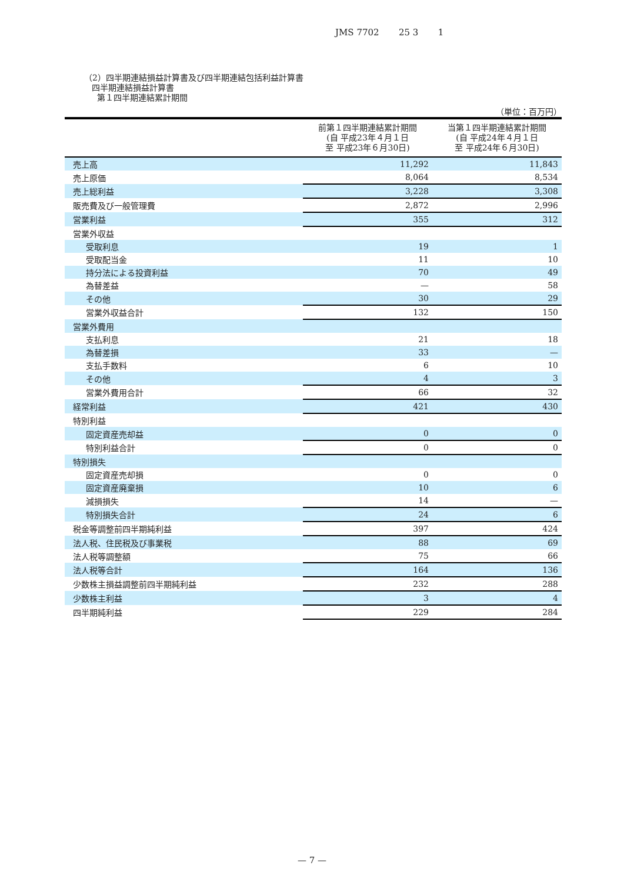JMS 7702 25 3 1
（2）四半期連結損益計算書及び四半期連結包括利益計算書
四半期連結損益計算書
第１四半期連結累計期間
（単位：百万円）
| | 前第１四半期連結累計期間 (自 平成23年４月１日 至 平成23年６月30日) | 当第１四半期連結累計期間 (自 平成24年４月１日 至 平成24年６月30日) |
| --- | --- | --- |
| 売上高 | 11,292 | 11,843 |
| 売上原価 | 8,064 | 8,534 |
| 売上総利益 | 3,228 | 3,308 |
| 販売費及び一般管理費 | 2,872 | 2,996 |
| 営業利益 | 355 | 312 |
| 営業外収益 | | |
| 受取利息 | 19 | 1 |
| 受取配当金 | 11 | 10 |
| 持分法による投資利益 | 70 | 49 |
| 為替差益 | — | 58 |
| その他 | 30 | 29 |
| 営業外収益合計 | 132 | 150 |
| 営業外費用 | | |
| 支払利息 | 21 | 18 |
| 為替差損 | 33 | — |
| 支払手数料 | 6 | 10 |
| その他 | 4 | 3 |
| 営業外費用合計 | 66 | 32 |
| 経常利益 | 421 | 430 |
| 特別利益 | | |
| 固定資産売却益 | 0 | 0 |
| 特別利益合計 | 0 | 0 |
| 特別損失 | | |
| 固定資産売却損 | 0 | 0 |
| 固定資産廃棄損 | 10 | 6 |
| 減損損失 | 14 | — |
| 特別損失合計 | 24 | 6 |
| 税金等調整前四半期純利益 | 397 | 424 |
| 法人税、住民税及び事業税 | 88 | 69 |
| 法人税等調整額 | 75 | 66 |
| 法人税等合計 | 164 | 136 |
| 少数株主損益調整前四半期純利益 | 232 | 288 |
| 少数株主利益 | 3 | 4 |
| 四半期純利益 | 229 | 284 |
— 7 —